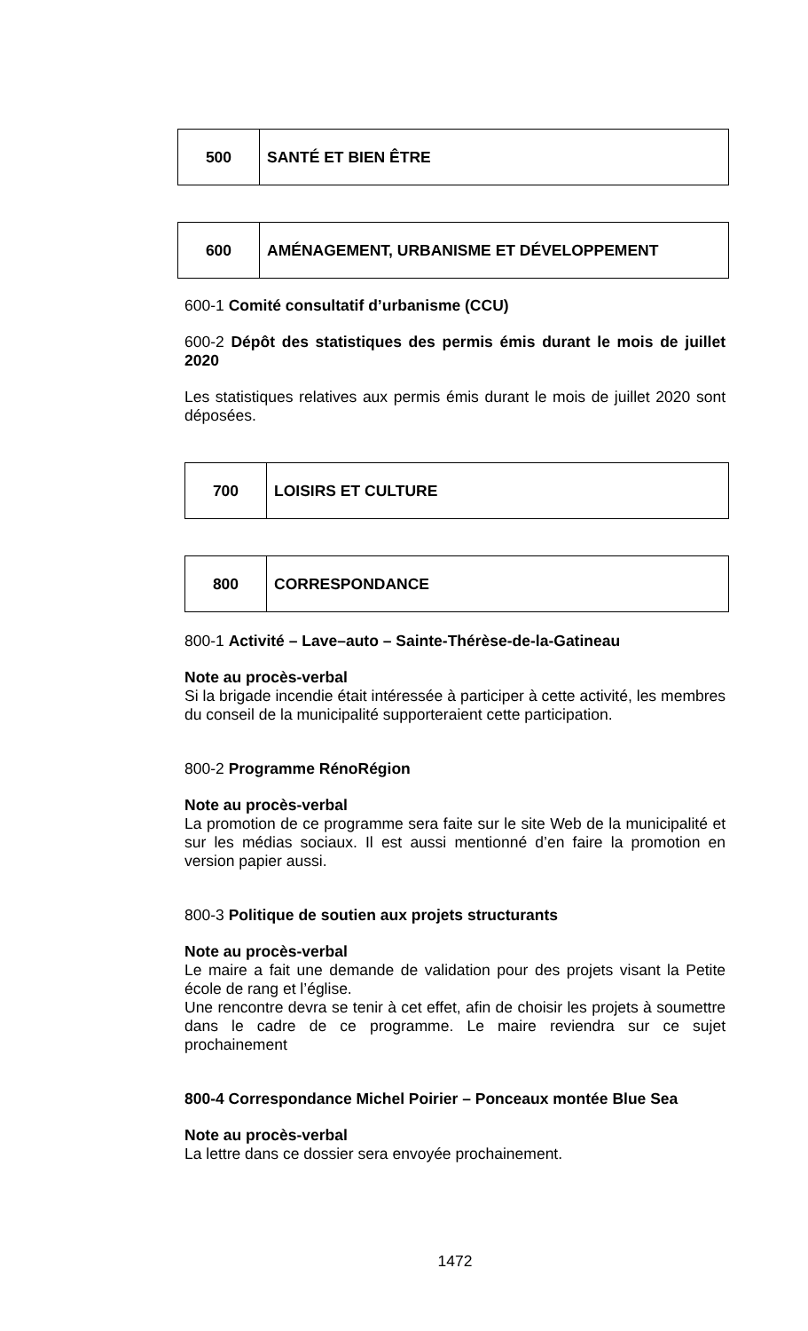| 500 | SANTÉ ET BIEN ÊTRE |
| 600 | AMÉNAGEMENT, URBANISME ET DÉVELOPPEMENT |
600-1 Comité consultatif d’urbanisme (CCU)
600-2 Dépôt des statistiques des permis émis durant le mois de juillet 2020
Les statistiques relatives aux permis émis durant le mois de juillet 2020 sont déposées.
| 700 | LOISIRS ET CULTURE |
| 800 | CORRESPONDANCE |
800-1 Activité – Lave–auto – Sainte-Thérèse-de-la-Gatineau
Note au procès-verbal
Si la brigade incendie était intéressée à participer à cette activité, les membres du conseil de la municipalité supporteraient cette participation.
800-2 Programme RénoRégion
Note au procès-verbal
La promotion de ce programme sera faite sur le site Web de la municipalité et sur les médias sociaux. Il est aussi mentionné d’en faire la promotion en version papier aussi.
800-3 Politique de soutien aux projets structurants
Note au procès-verbal
Le maire a fait une demande de validation pour des projets visant la Petite école de rang et l’église.
Une rencontre devra se tenir à cet effet, afin de choisir les projets à soumettre dans le cadre de ce programme. Le maire reviendra sur ce sujet prochainement
800-4 Correspondance Michel Poirier – Ponceaux montée Blue Sea
Note au procès-verbal
La lettre dans ce dossier sera envoyée prochainement.
1472